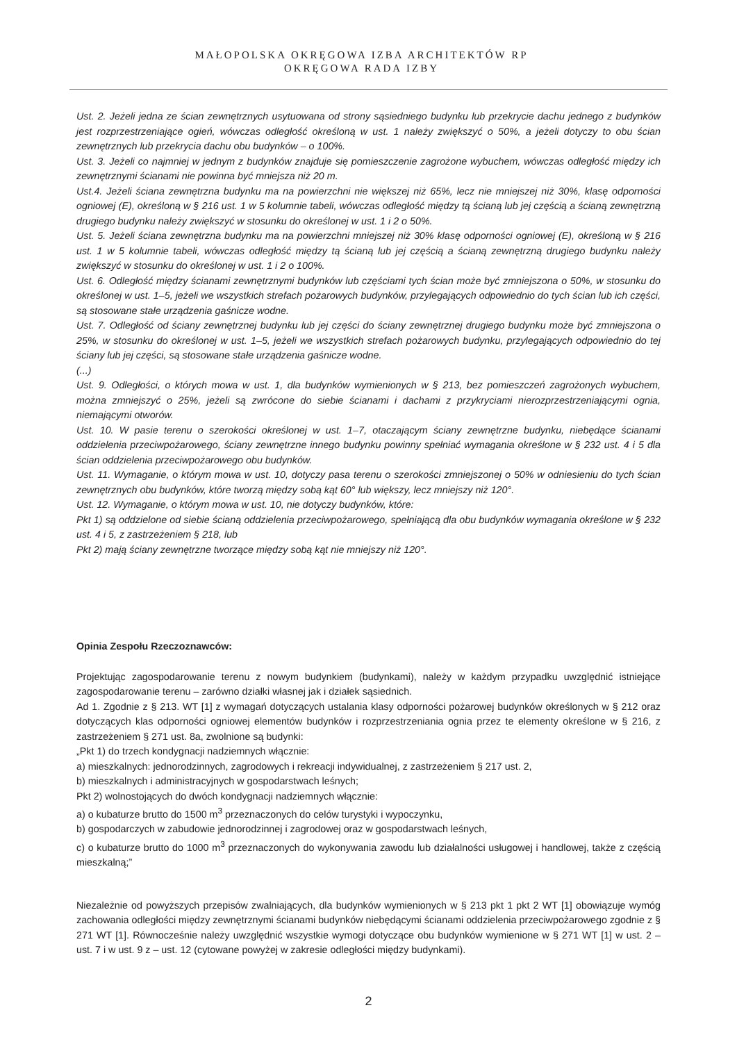MAŁOPOLSKA OKRĘGOWA IZBA ARCHITEKTÓW RP
OKRĘGOWA RADA IZBY
Ust. 2. Jeżeli jedna ze ścian zewnętrznych usytuowana od strony sąsiedniego budynku lub przekrycie dachu jednego z budynków jest rozprzestrzeniające ogień, wówczas odległość określoną w ust. 1 należy zwiększyć o 50%, a jeżeli dotyczy to obu ścian zewnętrznych lub przekrycia dachu obu budynków – o 100%.
Ust. 3. Jeżeli co najmniej w jednym z budynków znajduje się pomieszczenie zagrożone wybuchem, wówczas odległość między ich zewnętrznymi ścianami nie powinna być mniejsza niż 20 m.
Ust.4. Jeżeli ściana zewnętrzna budynku ma na powierzchni nie większej niż 65%, lecz nie mniejszej niż 30%, klasę odporności ogniowej (E), określoną w § 216 ust. 1 w 5 kolumnie tabeli, wówczas odległość między tą ścianą lub jej częścią a ścianą zewnętrzną drugiego budynku należy zwiększyć w stosunku do określonej w ust. 1 i 2 o 50%.
Ust. 5. Jeżeli ściana zewnętrzna budynku ma na powierzchni mniejszej niż 30% klasę odporności ogniowej (E), określoną w § 216 ust. 1 w 5 kolumnie tabeli, wówczas odległość między tą ścianą lub jej częścią a ścianą zewnętrzną drugiego budynku należy zwiększyć w stosunku do określonej w ust. 1 i 2 o 100%.
Ust. 6. Odległość między ścianami zewnętrznymi budynków lub częściami tych ścian może być zmniejszona o 50%, w stosunku do określonej w ust. 1–5, jeżeli we wszystkich strefach pożarowych budynków, przylegających odpowiednio do tych ścian lub ich części, są stosowane stałe urządzenia gaśnicze wodne.
Ust. 7. Odległość od ściany zewnętrznej budynku lub jej części do ściany zewnętrznej drugiego budynku może być zmniejszona o 25%, w stosunku do określonej w ust. 1–5, jeżeli we wszystkich strefach pożarowych budynku, przylegających odpowiednio do tej ściany lub jej części, są stosowane stałe urządzenia gaśnicze wodne.
(...)
Ust. 9. Odległości, o których mowa w ust. 1, dla budynków wymienionych w § 213, bez pomieszczeń zagrożonych wybuchem, można zmniejszyć o 25%, jeżeli są zwrócone do siebie ścianami i dachami z przykryciami nierozprzestrzeniającymi ognia, niemającymi otworów.
Ust. 10. W pasie terenu o szerokości określonej w ust. 1–7, otaczającym ściany zewnętrzne budynku, niebędące ścianami oddzielenia przeciwpożarowego, ściany zewnętrzne innego budynku powinny spełniać wymagania określone w § 232 ust. 4 i 5 dla ścian oddzielenia przeciwpożarowego obu budynków.
Ust. 11. Wymaganie, o którym mowa w ust. 10, dotyczy pasa terenu o szerokości zmniejszonej o 50% w odniesieniu do tych ścian zewnętrznych obu budynków, które tworzą między sobą kąt 60° lub większy, lecz mniejszy niż 120°.
Ust. 12. Wymaganie, o którym mowa w ust. 10, nie dotyczy budynków, które:
Pkt 1) są oddzielone od siebie ścianą oddzielenia przeciwpożarowego, spełniającą dla obu budynków wymagania określone w § 232 ust. 4 i 5, z zastrzeżeniem § 218, lub
Pkt 2) mają ściany zewnętrzne tworzące między sobą kąt nie mniejszy niż 120°.
Opinia Zespołu Rzeczoznawców:
Projektując zagospodarowanie terenu z nowym budynkiem (budynkami), należy w każdym przypadku uwzględnić istniejące zagospodarowanie terenu – zarówno działki własnej jak i działek sąsiednich.
Ad 1. Zgodnie z § 213. WT [1] z wymagań dotyczących ustalania klasy odporności pożarowej budynków określonych w § 212 oraz dotyczących klas odporności ogniowej elementów budynków i rozprzestrzeniania ognia przez te elementy określone w § 216, z zastrzeżeniem § 271 ust. 8a, zwolnione są budynki:
„Pkt 1) do trzech kondygnacji nadziemnych włącznie:
a) mieszkalnych: jednorodzinnych, zagrodowych i rekreacji indywidualnej, z zastrzeżeniem § 217 ust. 2,
b) mieszkalnych i administracyjnych w gospodarstwach leśnych;
Pkt 2) wolnostojących do dwóch kondygnacji nadziemnych włącznie:
a) o kubaturze brutto do 1500 m<sup>3</sup> przeznaczonych do celów turystyki i wypoczynku,
b) gospodarczych w zabudowie jednorodzinnej i zagrodowej oraz w gospodarstwach leśnych,
c) o kubaturze brutto do 1000 m<sup>3</sup> przeznaczonych do wykonywania zawodu lub działalności usługowej i handlowej, także z częścią mieszkalną;”
Niezależnie od powyższych przepisów zwalniających, dla budynków wymienionych w § 213 pkt 1 pkt 2 WT [1] obowiązuje wymóg zachowania odległości między zewnętrznymi ścianami budynków niebędącymi ścianami oddzielenia przeciwpożarowego zgodnie z § 271 WT [1]. Równocześnie należy uwzględnić wszystkie wymogi dotyczące obu budynków wymienione w § 271 WT [1] w ust. 2 – ust. 7 i w ust. 9 z – ust. 12 (cytowane powyżej w zakresie odległości między budynkami).
2